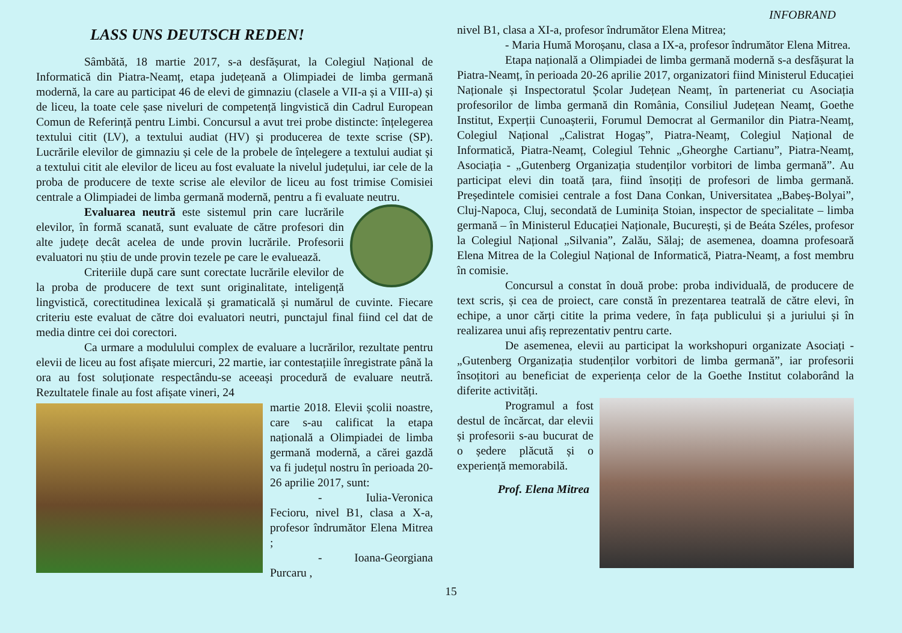INFOBRAND
LASS UNS DEUTSCH REDEN!
Sâmbătă, 18 martie 2017, s-a desfășurat, la Colegiul Național de Informatică din Piatra-Neamț, etapa județeană a Olimpiadei de limba germană modernă, la care au participat 46 de elevi de gimnaziu (clasele a VII-a și a VIII-a) și de liceu, la toate cele șase niveluri de competență lingvistică din Cadrul European Comun de Referință pentru Limbi. Concursul a avut trei probe distincte: înțelegerea textului citit (LV), a textului audiat (HV) și producerea de texte scrise (SP). Lucrările elevilor de gimnaziu și cele de la probele de înțelegere a textului audiat și a textului citit ale elevilor de liceu au fost evaluate la nivelul județului, iar cele de la proba de producere de texte scrise ale elevilor de liceu au fost trimise Comisiei centrale a Olimpiadei de limba germană modernă, pentru a fi evaluate neutru.
Evaluarea neutră este sistemul prin care lucrările elevilor, în formă scanată, sunt evaluate de către profesori din alte județe decât acelea de unde provin lucrările. Profesorii evaluatori nu știu de unde provin tezele pe care le evaluează.
Criteriile după care sunt corectate lucrările elevilor de la proba de producere de text sunt originalitate, inteligență lingvistică, corectitudinea lexicală și gramaticală și numărul de cuvinte. Fiecare criteriu este evaluat de către doi evaluatori neutri, punctajul final fiind cel dat de media dintre cei doi corectori.
Ca urmare a modulului complex de evaluare a lucrărilor, rezultate pentru elevii de liceu au fost afișate miercuri, 22 martie, iar contestațiile înregistrate până la ora au fost soluționate respectându-se aceeași procedură de evaluare neutră. Rezultatele finale au fost afișate vineri, 24
martie 2018. Elevii școlii noastre, care s-au calificat la etapa națională a Olimpiadei de limba germană modernă, a cărei gazdă va fi județul nostru în perioada 20-26 aprilie 2017, sunt:
- Iulia-Veronica Fecioru, nivel B1, clasa a X-a, profesor îndrumător Elena Mitrea ;
- Ioana-Georgiana Purcaru ,
nivel B1, clasa a XI-a, profesor îndrumător Elena Mitrea;
- Maria Humă Moroșanu, clasa a IX-a, profesor îndrumător Elena Mitrea.
Etapa națională a Olimpiadei de limba germană modernă s-a desfășurat la Piatra-Neamț, în perioada 20-26 aprilie 2017, organizatori fiind Ministerul Educației Naționale și Inspectoratul Școlar Județean Neamț, în parteneriat cu Asociația profesorilor de limba germană din România, Consiliul Județean Neamț, Goethe Institut, Experții Cunoașterii, Forumul Democrat al Germanilor din Piatra-Neamț, Colegiul Național „Calistrat Hogaș”, Piatra-Neamț, Colegiul Național de Informatică, Piatra-Neamț, Colegiul Tehnic „Gheorghe Cartianu”, Piatra-Neamț, Asociația - „Gutenberg Organizația studenților vorbitori de limba germană”. Au participat elevi din toată țara, fiind însoțiți de profesori de limba germană. Președintele comisiei centrale a fost Dana Conkan, Universitatea „Babeș-Bolyai”, Cluj-Napoca, Cluj, secondată de Luminița Stoian, inspector de specialitate – limba germană – în Ministerul Educației Naționale, București, și de Beáta Széles, profesor la Colegiul Național „Silvania”, Zalău, Sălaj; de asemenea, doamna profesoară Elena Mitrea de la Colegiul Național de Informatică, Piatra-Neamț, a fost membru în comisie.
Concursul a constat în două probe: proba individuală, de producere de text scris, și cea de proiect, care constă în prezentarea teatrală de către elevi, în echipe, a unor cărți citite la prima vedere, în fața publicului și a juriului și în realizarea unui afiș reprezentativ pentru carte.
De asemenea, elevii au participat la workshopuri organizate Asociați - „Gutenberg Organizația studenților vorbitori de limba germană”, iar profesorii însoțitori au beneficiat de experiența celor de la Goethe Institut colaborând la diferite activități.
Programul a fost destul de încărcat, dar elevii și profesorii s-au bucurat de o ședere plăcută și o experiență memorabilă.
Prof. Elena Mitrea
15